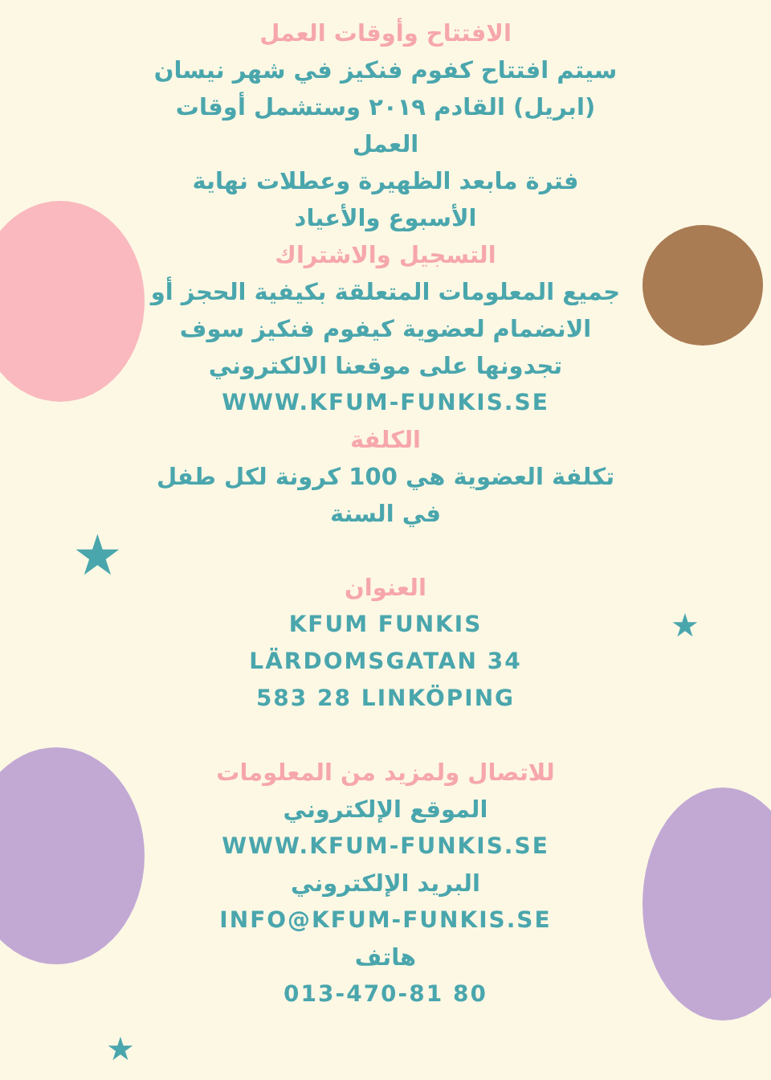★
★
★
الافتتاح وأوقات العمل
سيتم افتتاح كفوم فنكيز في شهر نيسان (ابريل) القادم ٢٠١٩ وستشمل أوقات العمل
فترة مابعد الظهيرة وعطلات نهاية الأسبوع والأعياد
التسجيل والاشتراك
جميع المعلومات المتعلقة بكيفية الحجز أو الانضمام لعضوية كيفوم فنكيز سوف تجدونها على موقعنا الالكتروني
WWW.KFUM-FUNKIS.SE
الكلفة
تكلفة العضوية هي 100 كرونة لكل طفل في السنة
العنوان
KFUM FUNKIS
LÄRDOMSGATAN 34
583 28 LINKÖPING
للاتصال ولمزيد من المعلومات
الموقع الإلكتروني
WWW.KFUM-FUNKIS.SE
البريد الإلكتروني
INFO@KFUM-FUNKIS.SE
هاتف
013-470-81 80